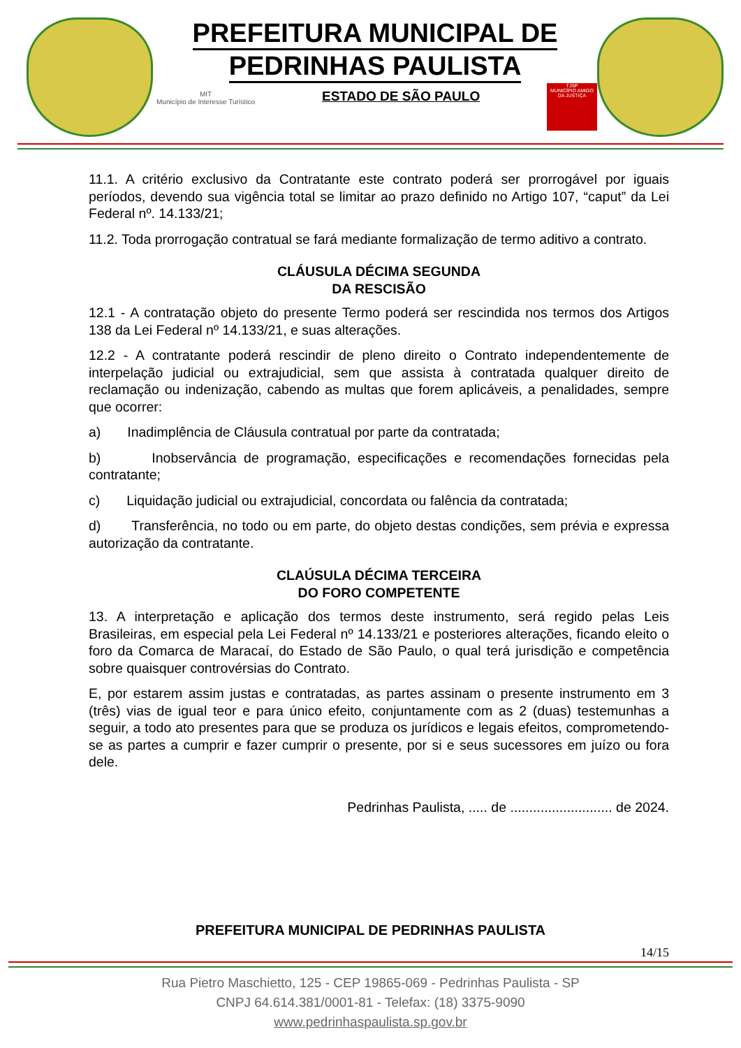PREFEITURA MUNICIPAL DE
PEDRINHAS PAULISTA
MIT
Município de Interesse Turístico
ESTADO DE SÃO PAULO
TJSP
MUNICÍPIO AMIGO DA JUSTIÇA
11.1. A critério exclusivo da Contratante este contrato poderá ser prorrogável por iguais períodos, devendo sua vigência total se limitar ao prazo definido no Artigo 107, “caput” da Lei Federal nº. 14.133/21;
11.2. Toda prorrogação contratual se fará mediante formalização de termo aditivo a contrato.
CLÁUSULA DÉCIMA SEGUNDA
DA RESCISÃO
12.1 - A contratação objeto do presente Termo poderá ser rescindida nos termos dos Artigos 138 da Lei Federal nº 14.133/21, e suas alterações.
12.2 - A contratante poderá rescindir de pleno direito o Contrato independentemente de interpelação judicial ou extrajudicial, sem que assista à contratada qualquer direito de reclamação ou indenização, cabendo as multas que forem aplicáveis, a penalidades, sempre que ocorrer:
a) Inadimplência de Cláusula contratual por parte da contratada;
b) Inobservância de programação, especificações e recomendações fornecidas pela contratante;
c) Liquidação judicial ou extrajudicial, concordata ou falência da contratada;
d) Transferência, no todo ou em parte, do objeto destas condições, sem prévia e expressa autorização da contratante.
CLAÚSULA DÉCIMA TERCEIRA
DO FORO COMPETENTE
13. A interpretação e aplicação dos termos deste instrumento, será regido pelas Leis Brasileiras, em especial pela Lei Federal nº 14.133/21 e posteriores alterações, ficando eleito o foro da Comarca de Maracaí, do Estado de São Paulo, o qual terá jurisdição e competência sobre quaisquer controvérsias do Contrato.
E, por estarem assim justas e contratadas, as partes assinam o presente instrumento em 3 (três) vias de igual teor e para único efeito, conjuntamente com as 2 (duas) testemunhas a seguir, a todo ato presentes para que se produza os jurídicos e legais efeitos, comprometendo-se as partes a cumprir e fazer cumprir o presente, por si e seus sucessores em juízo ou fora dele.
Pedrinhas Paulista, ..... de ........................... de 2024.
PREFEITURA MUNICIPAL DE PEDRINHAS PAULISTA
14/15
Rua Pietro Maschietto, 125 - CEP 19865-069 - Pedrinhas Paulista - SP
CNPJ 64.614.381/0001-81 - Telefax: (18) 3375-9090
www.pedrinhaspaulista.sp.gov.br